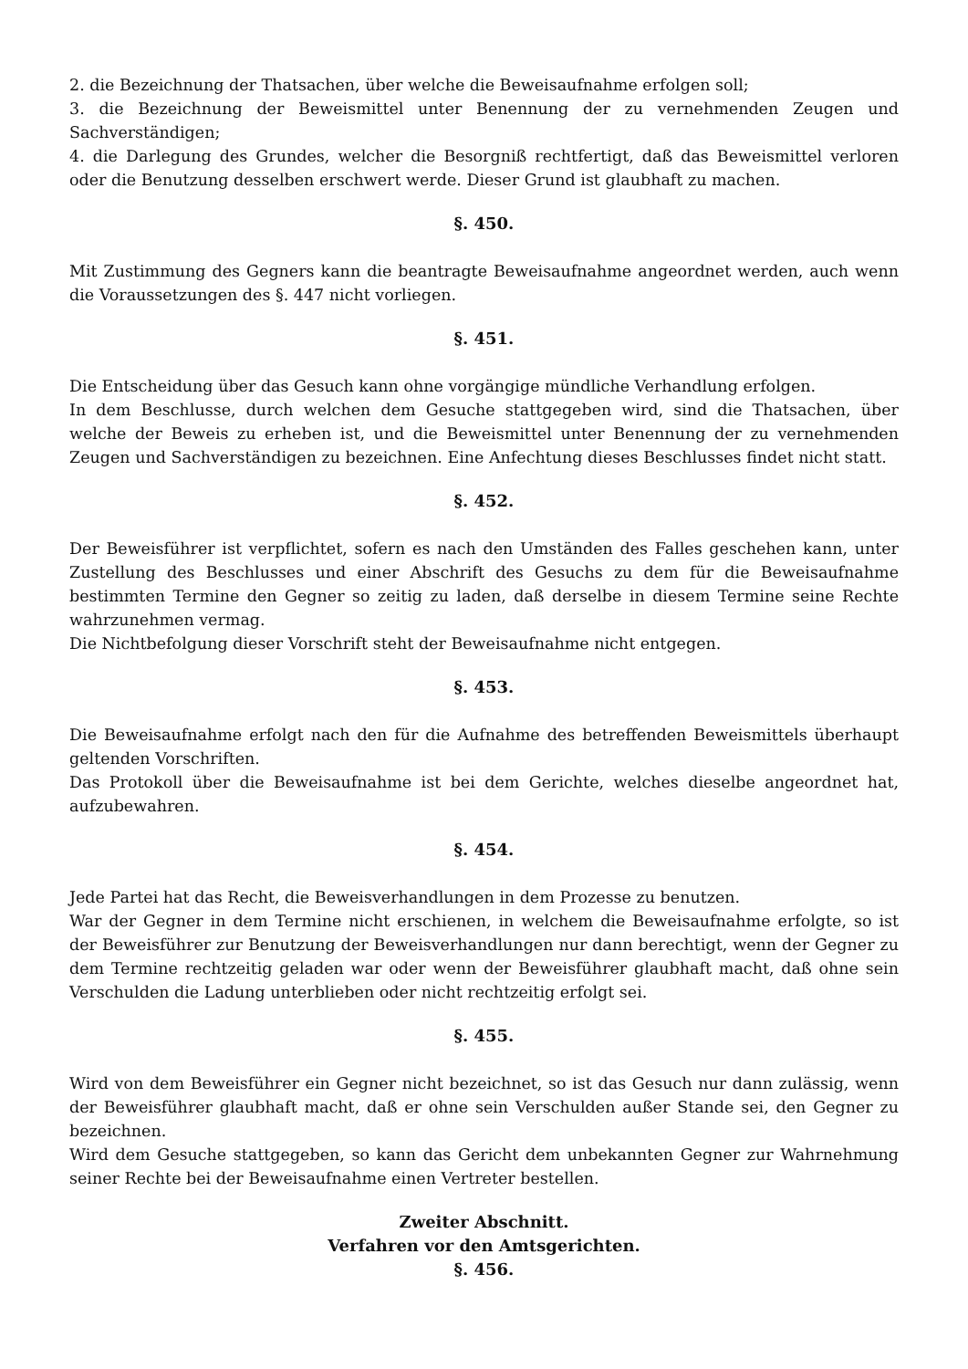2. die Bezeichnung der Thatsachen, über welche die Beweisaufnahme erfolgen soll;
3. die Bezeichnung der Beweismittel unter Benennung der zu vernehmenden Zeugen und Sachverständigen;
4. die Darlegung des Grundes, welcher die Besorgniß rechtfertigt, daß das Beweismittel verloren oder die Benutzung desselben erschwert werde. Dieser Grund ist glaubhaft zu machen.
§. 450.
Mit Zustimmung des Gegners kann die beantragte Beweisaufnahme angeordnet werden, auch wenn die Voraussetzungen des §. 447 nicht vorliegen.
§. 451.
Die Entscheidung über das Gesuch kann ohne vorgängige mündliche Verhandlung erfolgen.
In dem Beschlusse, durch welchen dem Gesuche stattgegeben wird, sind die Thatsachen, über welche der Beweis zu erheben ist, und die Beweismittel unter Benennung der zu vernehmenden Zeugen und Sachverständigen zu bezeichnen. Eine Anfechtung dieses Beschlusses findet nicht statt.
§. 452.
Der Beweisführer ist verpflichtet, sofern es nach den Umständen des Falles geschehen kann, unter Zustellung des Beschlusses und einer Abschrift des Gesuchs zu dem für die Beweisaufnahme bestimmten Termine den Gegner so zeitig zu laden, daß derselbe in diesem Termine seine Rechte wahrzunehmen vermag.
Die Nichtbefolgung dieser Vorschrift steht der Beweisaufnahme nicht entgegen.
§. 453.
Die Beweisaufnahme erfolgt nach den für die Aufnahme des betreffenden Beweismittels überhaupt geltenden Vorschriften.
Das Protokoll über die Beweisaufnahme ist bei dem Gerichte, welches dieselbe angeordnet hat, aufzubewahren.
§. 454.
Jede Partei hat das Recht, die Beweisverhandlungen in dem Prozesse zu benutzen.
War der Gegner in dem Termine nicht erschienen, in welchem die Beweisaufnahme erfolgte, so ist der Beweisführer zur Benutzung der Beweisverhandlungen nur dann berechtigt, wenn der Gegner zu dem Termine rechtzeitig geladen war oder wenn der Beweisführer glaubhaft macht, daß ohne sein Verschulden die Ladung unterblieben oder nicht rechtzeitig erfolgt sei.
§. 455.
Wird von dem Beweisführer ein Gegner nicht bezeichnet, so ist das Gesuch nur dann zulässig, wenn der Beweisführer glaubhaft macht, daß er ohne sein Verschulden außer Stande sei, den Gegner zu bezeichnen.
Wird dem Gesuche stattgegeben, so kann das Gericht dem unbekannten Gegner zur Wahrnehmung seiner Rechte bei der Beweisaufnahme einen Vertreter bestellen.
Zweiter Abschnitt.
Verfahren vor den Amtsgerichten.
§. 456.